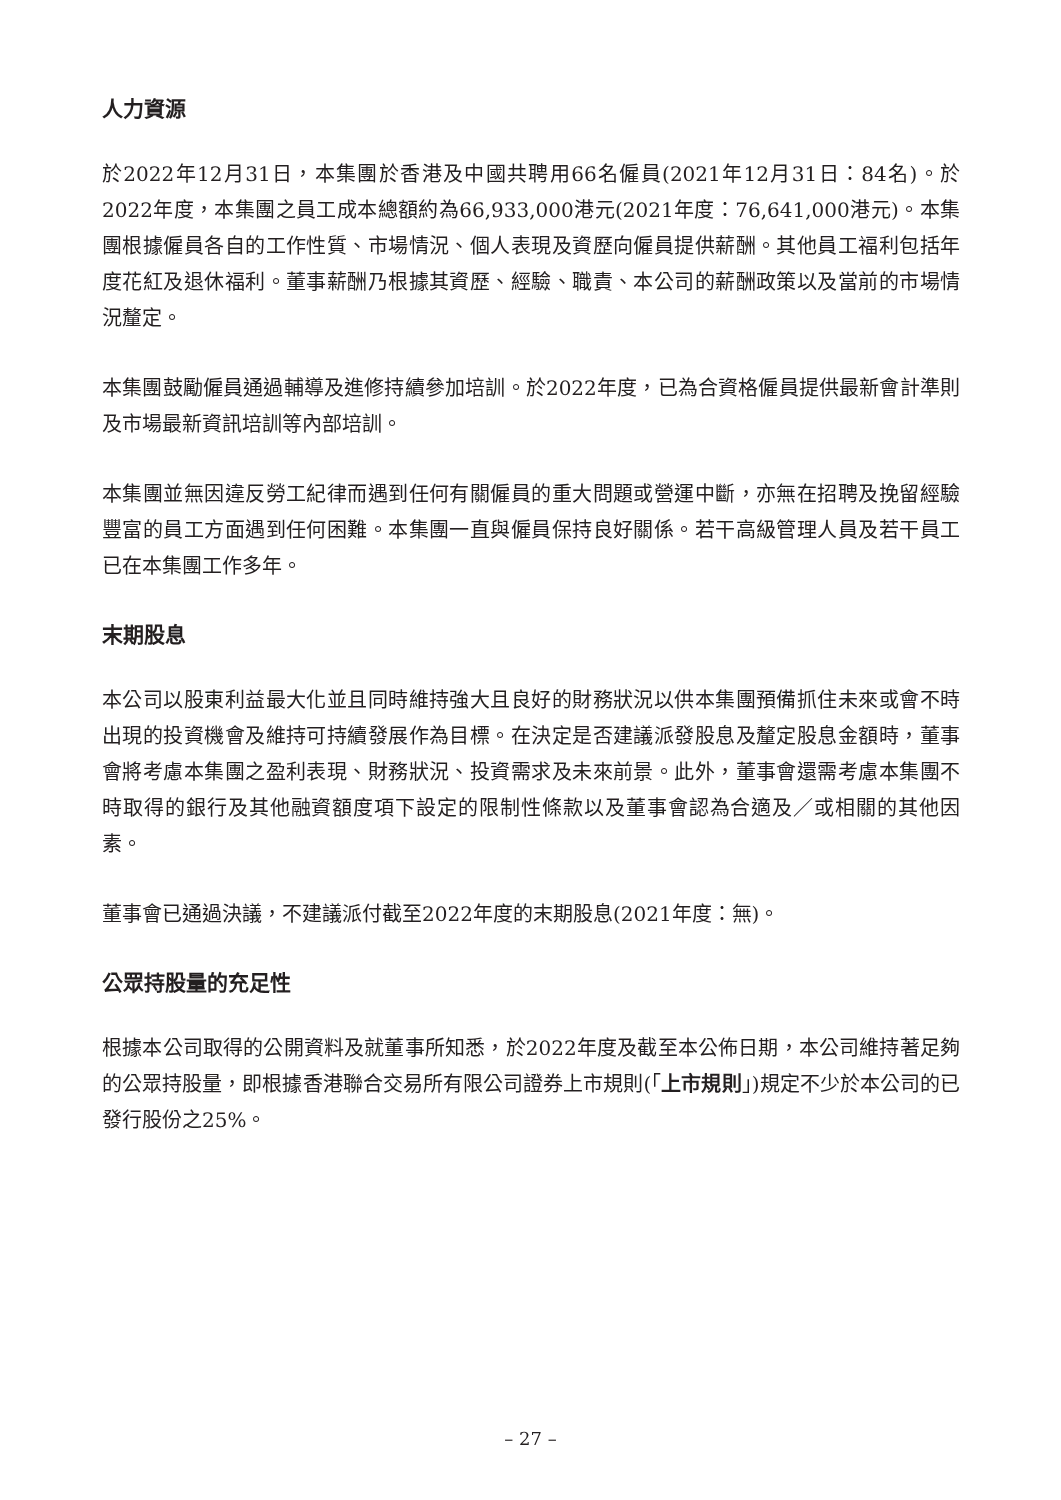人力資源
於2022年12月31日，本集團於香港及中國共聘用66名僱員(2021年12月31日：84名)。於2022年度，本集團之員工成本總額約為66,933,000港元(2021年度：76,641,000港元)。本集團根據僱員各自的工作性質、市場情況、個人表現及資歷向僱員提供薪酬。其他員工福利包括年度花紅及退休福利。董事薪酬乃根據其資歷、經驗、職責、本公司的薪酬政策以及當前的市場情況釐定。
本集團鼓勵僱員通過輔導及進修持續參加培訓。於2022年度，已為合資格僱員提供最新會計準則及市場最新資訊培訓等內部培訓。
本集團並無因違反勞工紀律而遇到任何有關僱員的重大問題或營運中斷，亦無在招聘及挽留經驗豐富的員工方面遇到任何困難。本集團一直與僱員保持良好關係。若干高級管理人員及若干員工已在本集團工作多年。
末期股息
本公司以股東利益最大化並且同時維持強大且良好的財務狀況以供本集團預備抓住未來或會不時出現的投資機會及維持可持續發展作為目標。在決定是否建議派發股息及釐定股息金額時，董事會將考慮本集團之盈利表現、財務狀況、投資需求及未來前景。此外，董事會還需考慮本集團不時取得的銀行及其他融資額度項下設定的限制性條款以及董事會認為合適及／或相關的其他因素。
董事會已通過決議，不建議派付截至2022年度的末期股息(2021年度：無)。
公眾持股量的充足性
根據本公司取得的公開資料及就董事所知悉，於2022年度及截至本公佈日期，本公司維持著足夠的公眾持股量，即根據香港聯合交易所有限公司證券上市規則(「上市規則」)規定不少於本公司的已發行股份之25%。
– 27 –